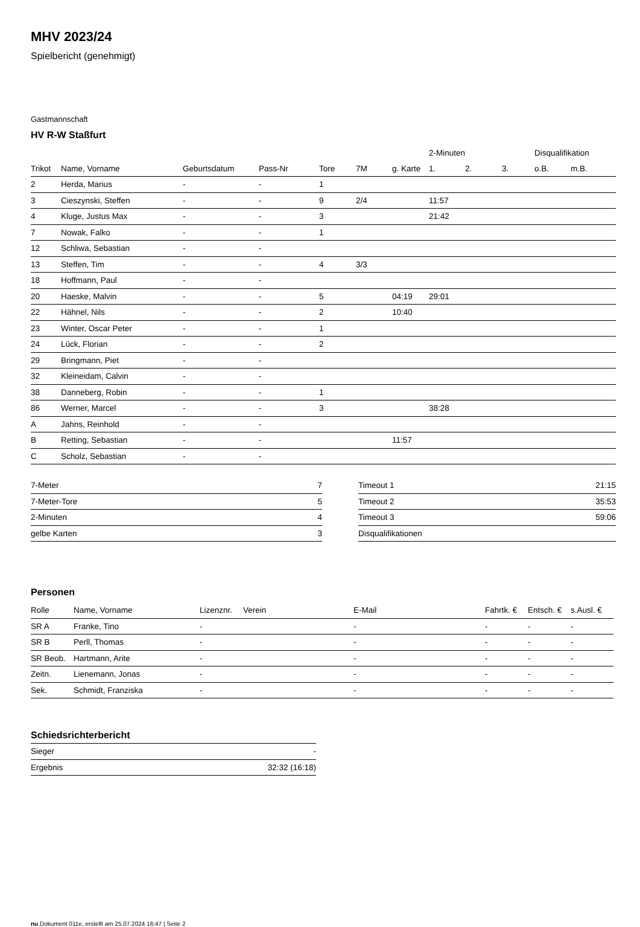MHV 2023/24
Spielbericht (genehmigt)
Gastmannschaft
HV R-W Staßfurt
| | | | | | | | 2-Minuten | | | Disqualifikation | |
| --- | --- | --- | --- | --- | --- | --- | --- | --- | --- | --- | --- |
| Trikot | Name, Vorname | Geburtsdatum | Pass-Nr | Tore | 7M | g. Karte | 1. | 2. | 3. | o.B. | m.B. |
| 2 | Herda, Marius | - | - | 1 | | | | | | | |
| 3 | Cieszynski, Steffen | - | - | 9 | 2/4 | | 11:57 | | | | |
| 4 | Kluge, Justus Max | - | - | 3 | | | 21:42 | | | | |
| 7 | Nowak, Falko | - | - | 1 | | | | | | | |
| 12 | Schliwa, Sebastian | - | - | | | | | | | | |
| 13 | Steffen, Tim | - | - | 4 | 3/3 | | | | | | |
| 18 | Hoffmann, Paul | - | - | | | | | | | | |
| 20 | Haeske, Malvin | - | - | 5 | | 04:19 | 29:01 | | | | |
| 22 | Hähnel, Nils | - | - | 2 | | 10:40 | | | | | |
| 23 | Winter, Oscar Peter | - | - | 1 | | | | | | | |
| 24 | Lück, Florian | - | - | 2 | | | | | | | |
| 29 | Bringmann, Piet | - | - | | | | | | | | |
| 32 | Kleineidam, Calvin | - | - | | | | | | | | |
| 38 | Danneberg, Robin | - | - | 1 | | | | | | | |
| 86 | Werner, Marcel | - | - | 3 | | | 38:28 | | | | |
| A | Jahns, Reinhold | - | - | | | | | | | | |
| B | Retting, Sebastian | - | - | | | 11:57 | | | | | |
| C | Scholz, Sebastian | - | - | | | | | | | | |
| 7-Meter | 7 |
| 7-Meter-Tore | 5 |
| 2-Minuten | 4 |
| gelbe Karten | 3 |
| Timeout 1 | 21:15 |
| Timeout 2 | 35:53 |
| Timeout 3 | 59:06 |
| Disqualifikationen | |
Personen
| Rolle | Name, Vorname | Lizenznr. | Verein | E-Mail | Fahrtk. € | Entsch. € | s.Ausl. € |
| --- | --- | --- | --- | --- | --- | --- | --- |
| SR A | Franke, Tino | - | | - | - | - | - |
| SR B | Perll, Thomas | - | | - | - | - | - |
| SR Beob. | Hartmann, Arite | - | | - | - | - | - |
| Zeitn. | Lienemann, Jonas | - | | - | - | - | - |
| Sek. | Schmidt, Franziska | - | | - | - | - | - |
Schiedsrichterbericht
| Sieger | - |
| Ergebnis | 32:32 (16:18) |
nu.Dokument 011e, erstellt am 25.07.2024 16:47 | Seite 2